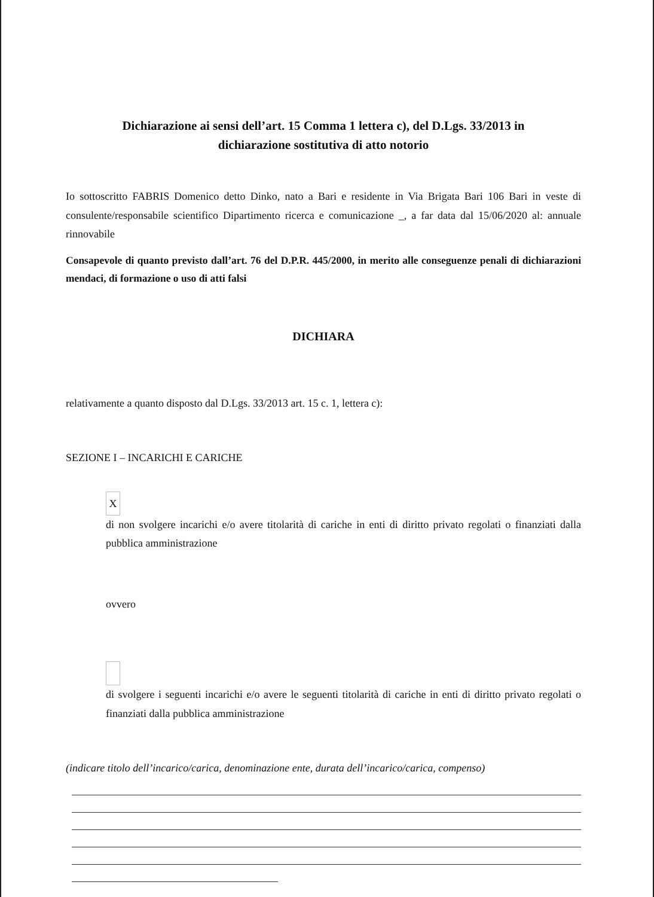Dichiarazione ai sensi dell’art. 15 Comma 1 lettera c), del D.Lgs. 33/2013 in
dichiarazione sostitutiva di atto notorio
Io sottoscritto FABRIS Domenico detto Dinko, nato a Bari e residente in Via Brigata Bari 106 Bari in veste di consulente/responsabile scientifico Dipartimento ricerca e comunicazione _, a far data dal 15/06/2020 al: annuale rinnovabile
Consapevole di quanto previsto dall’art. 76 del D.P.R. 445/2000, in merito alle conseguenze penali di dichiarazioni mendaci, di formazione o uso di atti falsi
DICHIARA
relativamente a quanto disposto dal D.Lgs. 33/2013 art. 15 c. 1, lettera c):
SEZIONE I – INCARICHI E CARICHE
X
di non svolgere incarichi e/o avere titolarità di cariche in enti di diritto privato regolati o finanziati dalla pubblica amministrazione
ovvero
di svolgere i seguenti incarichi e/o avere le seguenti titolarità di cariche in enti di diritto privato regolati o finanziati dalla pubblica amministrazione
(indicare titolo dell’incarico/carica, denominazione ente, durata dell’incarico/carica, compenso)